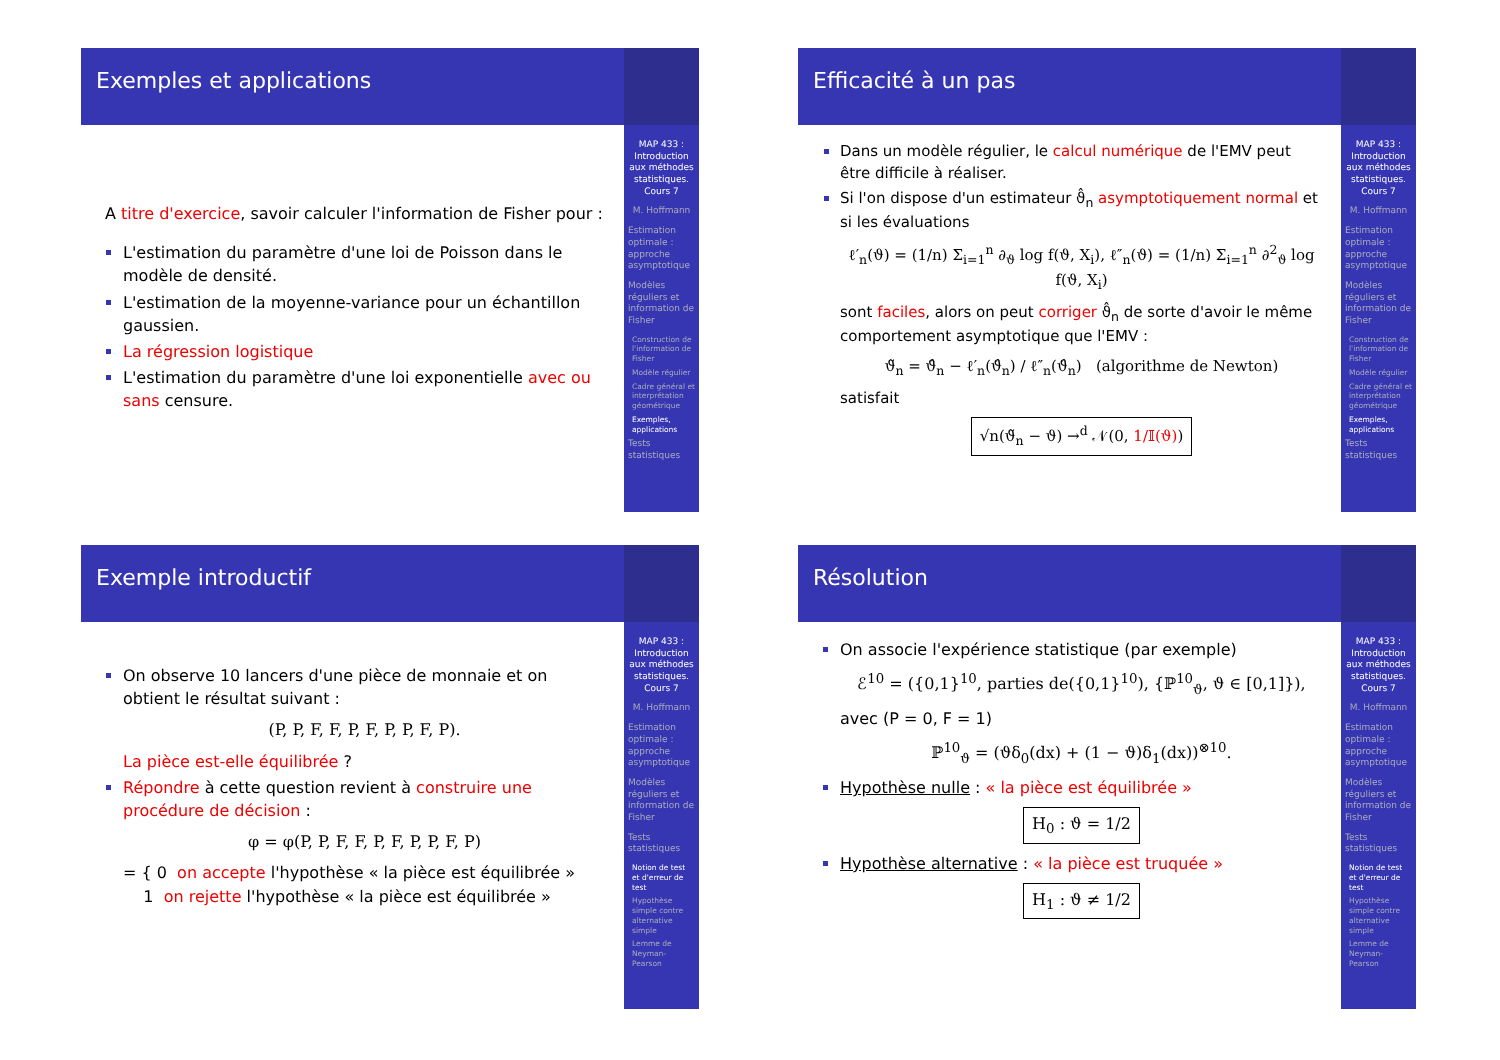Exemples et applications
A titre d'exercice, savoir calculer l'information de Fisher pour :
L'estimation du paramètre d'une loi de Poisson dans le modèle de densité.
L'estimation de la moyenne-variance pour un échantillon gaussien.
La régression logistique
L'estimation du paramètre d'une loi exponentielle avec ou sans censure.
MAP 433 : Introduction aux méthodes statistiques. Cours 7
M. Hoffmann
Estimation optimale : approche asymptotique
Modèles réguliers et information de Fisher
Construction de l'information de Fisher
Modèle régulier
Cadre général et interprétation géométrique
Exemples, applications
Tests statistiques
Efficacité à un pas
Dans un modèle régulier, le calcul numérique de l'EMV peut être difficile à réaliser.
Si l'on dispose d'un estimateur ϑ̂<sub>n</sub> asymptotiquement normal et si les évaluations
ℓ′<sub>n</sub>(ϑ) = (1/n) Σ<sub>i=1</sub><sup>n</sup> ∂<sub>ϑ</sub> log f(ϑ, X<sub>i</sub>), ℓ″<sub>n</sub>(ϑ) = (1/n) Σ<sub>i=1</sub><sup>n</sup> ∂<sup>2</sup><sub>ϑ</sub> log f(ϑ, X<sub>i</sub>)
sont faciles, alors on peut corriger ϑ̂<sub>n</sub> de sorte d'avoir le même comportement asymptotique que l'EMV :
ϑ̃<sub>n</sub> = ϑ̂<sub>n</sub> − ℓ′<sub>n</sub>(ϑ̂<sub>n</sub>) / ℓ″<sub>n</sub>(ϑ̂<sub>n</sub>) (algorithme de Newton)
satisfait
√n(ϑ̃<sub>n</sub> − ϑ) →<sup>d</sup> 𝒩(0, 1/𝕀(ϑ))
MAP 433 : Introduction aux méthodes statistiques. Cours 7
M. Hoffmann
Estimation optimale : approche asymptotique
Modèles réguliers et information de Fisher
Construction de l'information de Fisher
Modèle régulier
Cadre général et interprétation géométrique
Exemples, applications
Tests statistiques
Exemple introductif
On observe 10 lancers d'une pièce de monnaie et on obtient le résultat suivant :
(P, P, F, F, P, F, P, P, F, P).
La pièce est-elle équilibrée ?
Répondre à cette question revient à construire une procédure de décision :
φ = φ(P, P, F, F, P, F, P, P, F, P)
= { 0 on accepte l'hypothèse « la pièce est équilibrée »
1 on rejette l'hypothèse « la pièce est équilibrée »
MAP 433 : Introduction aux méthodes statistiques. Cours 7
M. Hoffmann
Estimation optimale : approche asymptotique
Modèles réguliers et information de Fisher
Tests statistiques
Notion de test et d'erreur de test
Hypothèse simple contre alternative simple
Lemme de Neyman-Pearson
Résolution
On associe l'expérience statistique (par exemple)
ℰ<sup>10</sup> = ({0,1}<sup>10</sup>, parties de({0,1}<sup>10</sup>), {ℙ<sup>10</sup><sub>ϑ</sub>, ϑ ∈ [0,1]}),
avec (P = 0, F = 1)
ℙ<sup>10</sup><sub>ϑ</sub> = (ϑδ<sub>0</sub>(dx) + (1 − ϑ)δ<sub>1</sub>(dx))<sup>⊗10</sup>.
Hypothèse nulle : « la pièce est équilibrée »
H<sub>0</sub> : ϑ = 1/2
Hypothèse alternative : « la pièce est truquée »
H<sub>1</sub> : ϑ ≠ 1/2
MAP 433 : Introduction aux méthodes statistiques. Cours 7
M. Hoffmann
Estimation optimale : approche asymptotique
Modèles réguliers et information de Fisher
Tests statistiques
Notion de test et d'erreur de test
Hypothèse simple contre alternative simple
Lemme de Neyman-Pearson